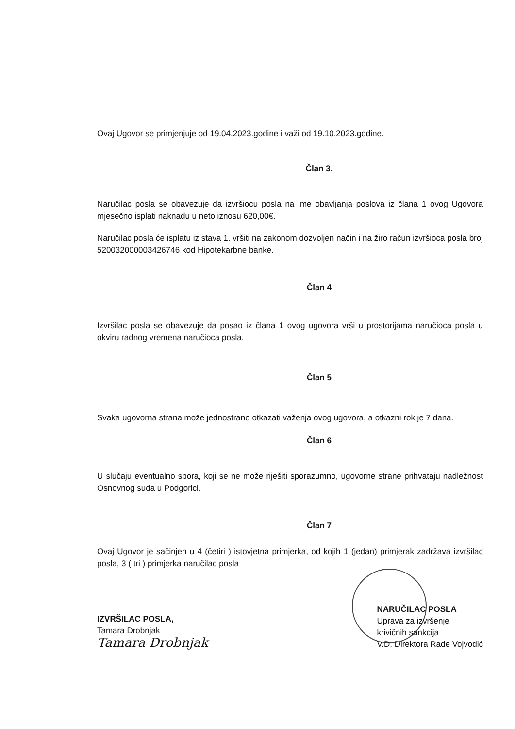Ovaj Ugovor se primjenjuje od 19.04.2023.godine i važi od 19.10.2023.godine.
Član 3.
Naručilac posla se obavezuje da izvršiocu posla na ime obavljanja poslova iz člana 1 ovog Ugovora mjesečno isplati naknadu u neto iznosu 620,00€.
Naručilac posla će isplatu iz stava 1. vršiti na zakonom dozvoljen način i na žiro račun izvršioca posla broj 520032000003426746 kod Hipotekarbne banke.
Član 4
Izvršilac posla se obavezuje da posao iz člana 1 ovog ugovora vrši u prostorijama naručioca posla u okviru radnog vremena naručioca posla.
Član 5
Svaka ugovorna strana može jednostrano otkazati važenja ovog ugovora, a otkazni rok je 7 dana.
Član 6
U slučaju eventualno spora, koji se ne može riješiti sporazumno, ugovorne strane prihvataju nadležnost Osnovnog suda u Podgorici.
Član 7
Ovaj Ugovor je sačinjen u 4 (četiri ) istovjetna primjerka, od kojih 1 (jedan) primjerak zadržava izvršilac posla, 3 ( tri ) primjerka naručilac posla
IZVRŠILAC POSLA,
Tamara Drobnjak
Tamara Drobnjak
NARUČILAC POSLA
Uprava za izvršenje
krivičnih sankcija
V.D. Direktora Rade Vojvodić